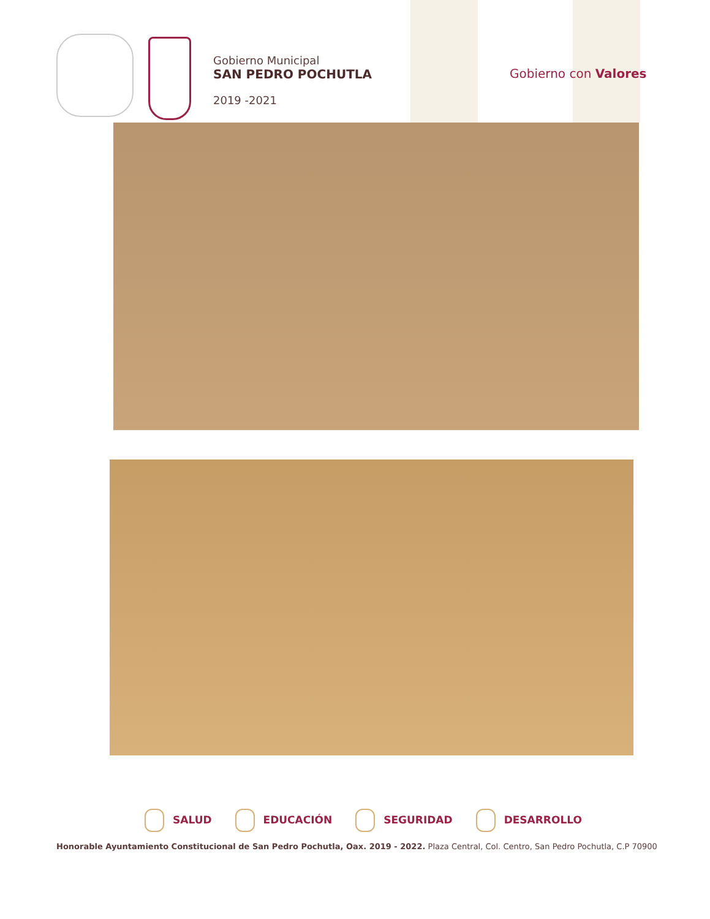Gobierno Municipal
SAN PEDRO POCHUTLA
2019 -2021
Gobierno con Valores
SALUD EDUCACIÓN SEGURIDAD DESARROLLO
Honorable Ayuntamiento Constitucional de San Pedro Pochutla, Oax. 2019 - 2022. Plaza Central, Col. Centro, San Pedro Pochutla, C.P 70900